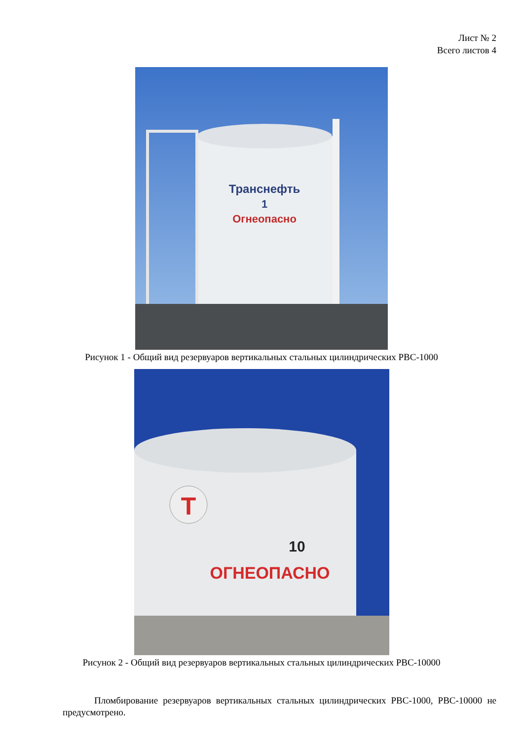Лист № 2
Всего листов 4
Транснефть
1
Огнеопасно
Рисунок 1 - Общий вид резервуаров вертикальных стальных цилиндрических РВС-1000
Т
10
ОГНЕОПАСНО
Рисунок 2 - Общий вид резервуаров вертикальных стальных цилиндрических РВС-10000
Пломбирование резервуаров вертикальных стальных цилиндрических РВС-1000, РВС-10000 не предусмотрено.